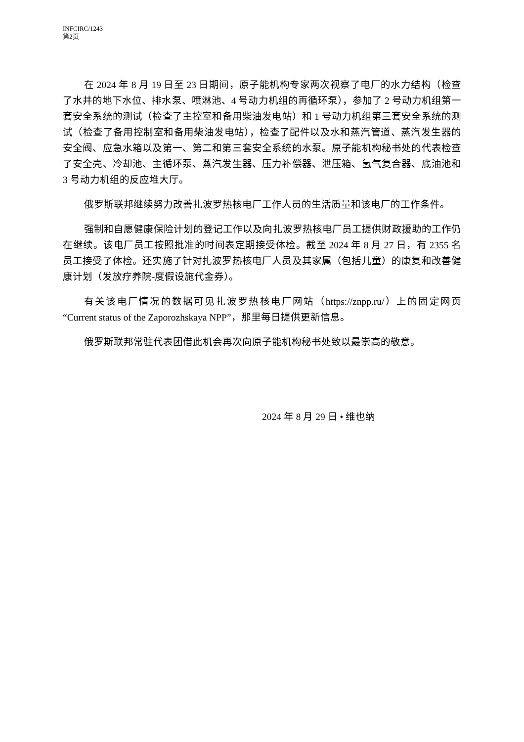INFCIRC/1243
第2页
在 2024 年 8 月 19 日至 23 日期间，原子能机构专家两次视察了电厂的水力结构（检查了水井的地下水位、排水泵、喷淋池、4 号动力机组的再循环泵），参加了 2 号动力机组第一套安全系统的测试（检查了主控室和备用柴油发电站）和 1 号动力机组第三套安全系统的测试（检查了备用控制室和备用柴油发电站），检查了配件以及水和蒸汽管道、蒸汽发生器的安全阀、应急水箱以及第一、第二和第三套安全系统的水泵。原子能机构秘书处的代表检查了安全壳、冷却池、主循环泵、蒸汽发生器、压力补偿器、泄压箱、氢气复合器、底油池和 3 号动力机组的反应堆大厅。
俄罗斯联邦继续努力改善扎波罗热核电厂工作人员的生活质量和该电厂的工作条件。
强制和自愿健康保险计划的登记工作以及向扎波罗热核电厂员工提供财政援助的工作仍在继续。该电厂员工按照批准的时间表定期接受体检。截至 2024 年 8 月 27 日，有 2355 名员工接受了体检。还实施了针对扎波罗热核电厂人员及其家属（包括儿童）的康复和改善健康计划（发放疗养院-度假设施代金券）。
有关该电厂情况的数据可见扎波罗热核电厂网站（https://znpp.ru/）上的固定网页“Current status of the Zaporozhskaya NPP”，那里每日提供更新信息。
俄罗斯联邦常驻代表团借此机会再次向原子能机构秘书处致以最崇高的敬意。
2024 年 8 月 29 日 • 维也纳